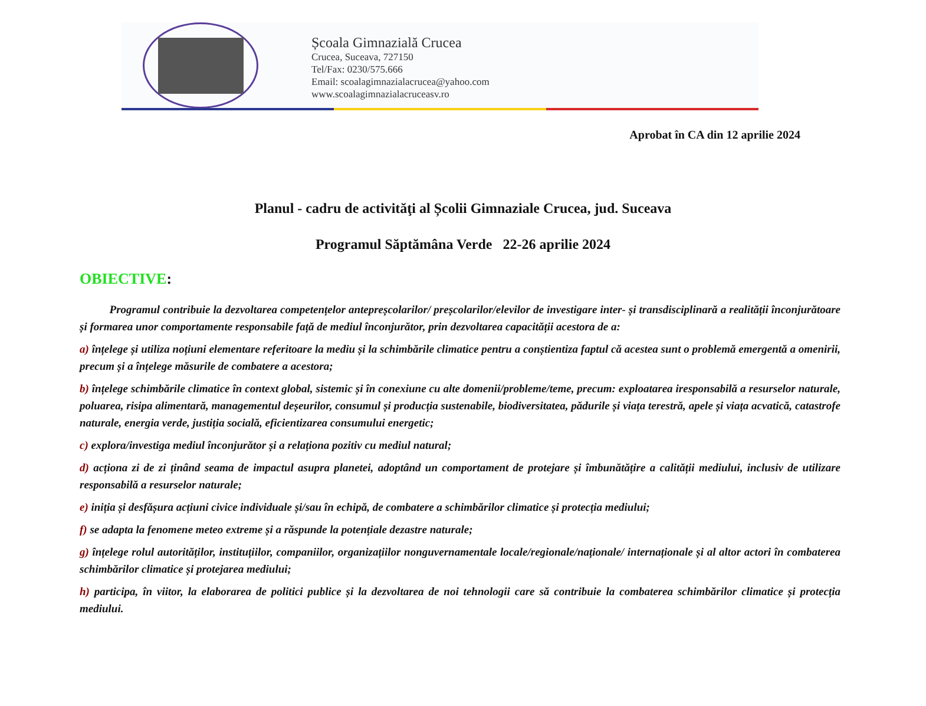Școala Gimnazială Crucea
Crucea, Suceava, 727150
Tel/Fax: 0230/575.666
Email: scoalagimnazialacrucea@yahoo.com
www.scoalagimnazialacruceasv.ro
Aprobat în CA din 12 aprilie 2024
Planul - cadru de activităţi al Școlii Gimnaziale Crucea, jud. Suceava
Programul Săptămâna Verde 22-26 aprilie 2024
OBIECTIVE:
Programul contribuie la dezvoltarea competențelor antepreșcolarilor/ preșcolarilor/elevilor de investigare inter- și transdisciplinară a realității înconjurătoare și formarea unor comportamente responsabile față de mediul înconjurător, prin dezvoltarea capacității acestora de a:
a) înțelege și utiliza noțiuni elementare referitoare la mediu și la schimbările climatice pentru a conștientiza faptul că acestea sunt o problemă emergentă a omenirii, precum și a înțelege măsurile de combatere a acestora;
b) înțelege schimbările climatice în context global, sistemic și în conexiune cu alte domenii/probleme/teme, precum: exploatarea iresponsabilă a resurselor naturale, poluarea, risipa alimentară, managementul deșeurilor, consumul și producția sustenabile, biodiversitatea, pădurile și viața terestră, apele și viața acvatică, catastrofe naturale, energia verde, justiția socială, eficientizarea consumului energetic;
c) explora/investiga mediul înconjurător și a relaționa pozitiv cu mediul natural;
d) acționa zi de zi ținând seama de impactul asupra planetei, adoptând un comportament de protejare și îmbunătățire a calității mediului, inclusiv de utilizare responsabilă a resurselor naturale;
e) iniția și desfășura acțiuni civice individuale și/sau în echipă, de combatere a schimbărilor climatice și protecția mediului;
f) se adapta la fenomene meteo extreme și a răspunde la potențiale dezastre naturale;
g) înțelege rolul autorităților, instituțiilor, companiilor, organizațiilor nonguvernamentale locale/regionale/naționale/ internaționale și al altor actori în combaterea schimbărilor climatice și protejarea mediului;
h) participa, în viitor, la elaborarea de politici publice și la dezvoltarea de noi tehnologii care să contribuie la combaterea schimbărilor climatice și protecția mediului.